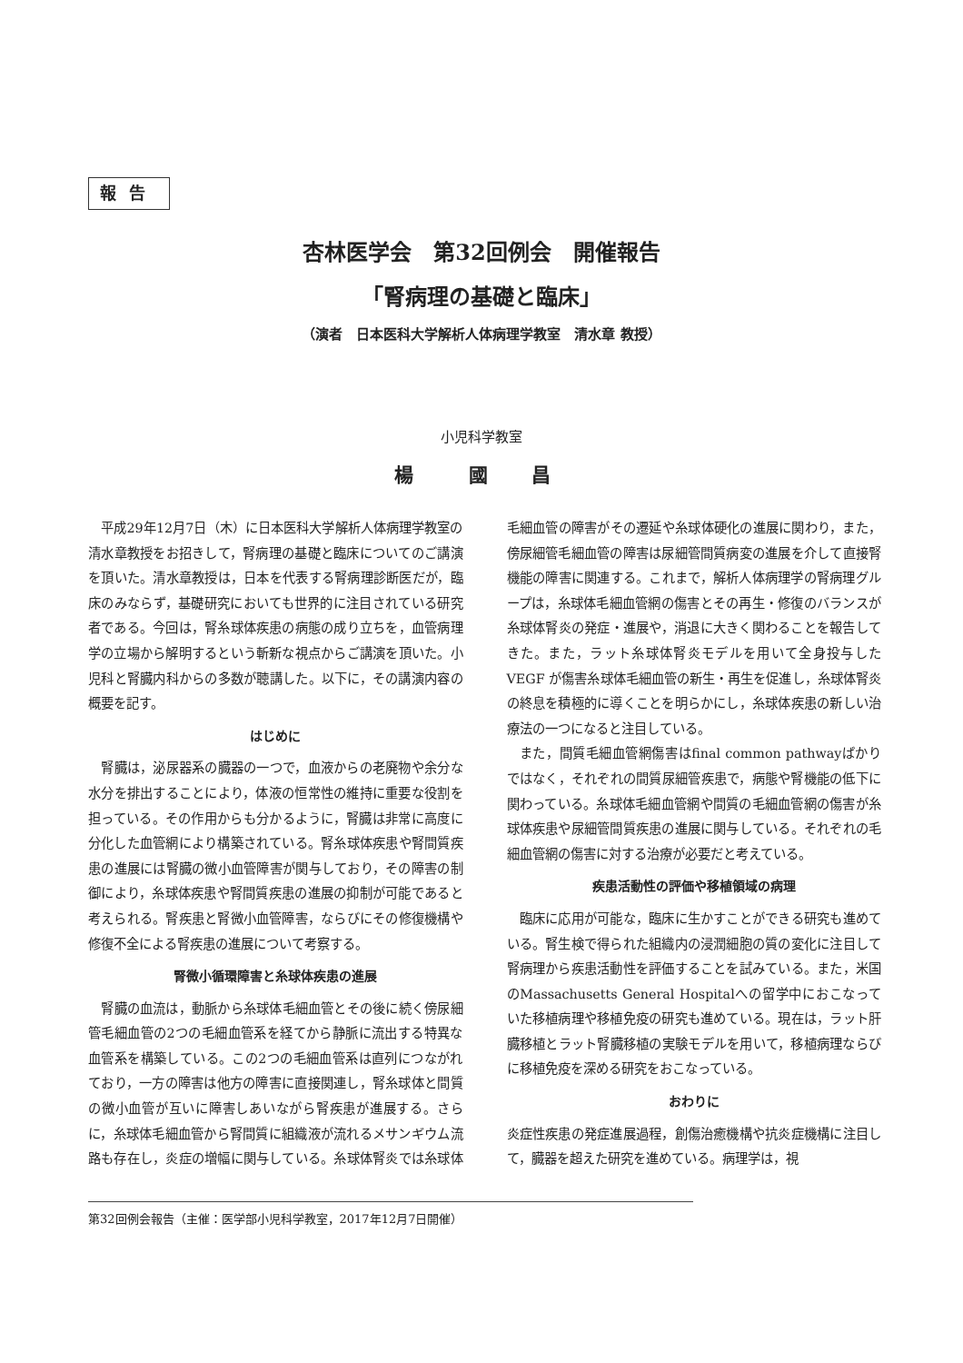報告
杏林医学会　第32回例会　開催報告
「腎病理の基礎と臨床」
（演者　日本医科大学解析人体病理学教室　清水章 教授）
小児科学教室
楊　國 昌
平成29年12月7日（木）に日本医科大学解析人体病理学教室の清水章教授をお招きして，腎病理の基礎と臨床についてのご講演を頂いた。清水章教授は，日本を代表する腎病理診断医だが，臨床のみならず，基礎研究においても世界的に注目されている研究者である。今回は，腎糸球体疾患の病態の成り立ちを，血管病理学の立場から解明するという斬新な視点からご講演を頂いた。小児科と腎臓内科からの多数が聴講した。以下に，その講演内容の概要を記す。
はじめに
腎臓は，泌尿器系の臓器の一つで，血液からの老廃物や余分な水分を排出することにより，体液の恒常性の維持に重要な役割を担っている。その作用からも分かるように，腎臓は非常に高度に分化した血管網により構築されている。腎糸球体疾患や腎間質疾患の進展には腎臓の微小血管障害が関与しており，その障害の制御により，糸球体疾患や腎間質疾患の進展の抑制が可能であると考えられる。腎疾患と腎微小血管障害，ならびにその修復機構や修復不全による腎疾患の進展について考察する。
腎微小循環障害と糸球体疾患の進展
腎臓の血流は，動脈から糸球体毛細血管とその後に続く傍尿細管毛細血管の2つの毛細血管系を経てから静脈に流出する特異な血管系を構築している。この2つの毛細血管系は直列につながれており，一方の障害は他方の障害に直接関連し，腎糸球体と間質の微小血管が互いに障害しあいながら腎疾患が進展する。さらに，糸球体毛細血管から腎間質に組織液が流れるメサンギウム流路も存在し，炎症の増幅に関与している。糸球体腎炎では糸球体毛細血管の障害がその遷延や糸球体硬化の進展に関わり，また，傍尿細管毛細血管の障害は尿細管間質病変の進展を介して直接腎機能の障害に関連する。これまで，解析人体病理学の腎病理グループは，糸球体毛細血管網の傷害とその再生・修復のバランスが糸球体腎炎の発症・進展や，消退に大きく関わることを報告してきた。また，ラット糸球体腎炎モデルを用いて全身投与したVEGF が傷害糸球体毛細血管の新生・再生を促進し，糸球体腎炎の終息を積極的に導くことを明らかにし，糸球体疾患の新しい治療法の一つになると注目している。
また，間質毛細血管網傷害はfinal common pathwayばかりではなく，それぞれの間質尿細管疾患で，病態や腎機能の低下に関わっている。糸球体毛細血管網や間質の毛細血管網の傷害が糸球体疾患や尿細管間質疾患の進展に関与している。それぞれの毛細血管網の傷害に対する治療が必要だと考えている。
疾患活動性の評価や移植領域の病理
臨床に応用が可能な，臨床に生かすことができる研究も進めている。腎生検で得られた組織内の浸潤細胞の質の変化に注目して腎病理から疾患活動性を評価することを試みている。また，米国のMassachusetts General Hospitalへの留学中におこなっていた移植病理や移植免疫の研究も進めている。現在は，ラット肝臓移植とラット腎臓移植の実験モデルを用いて，移植病理ならびに移植免疫を深める研究をおこなっている。
おわりに
炎症性疾患の発症進展過程，創傷治癒機構や抗炎症機構に注目して，臓器を超えた研究を進めている。病理学は，視
第32回例会報告（主催：医学部小児科学教室，2017年12月7日開催）